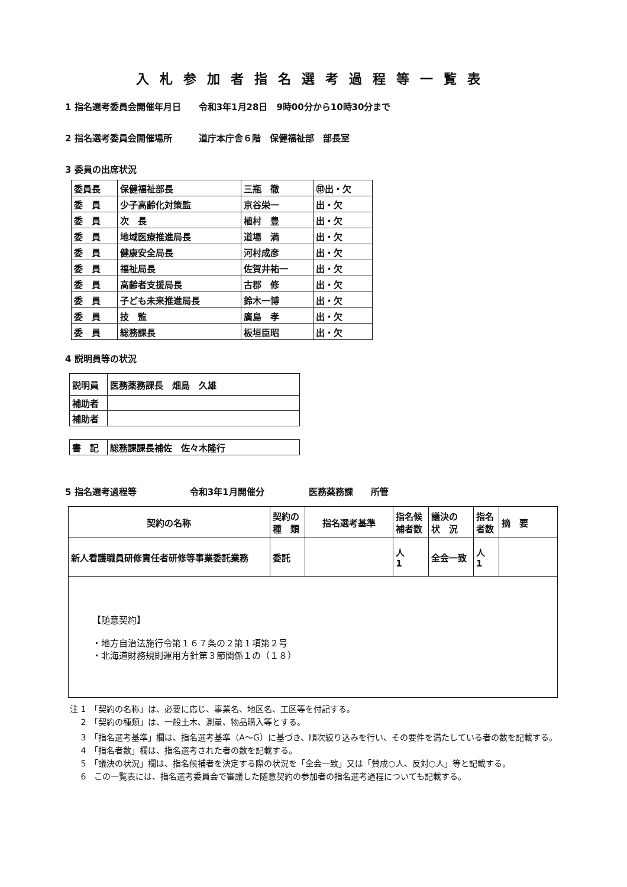入札参加者指名選考過程等一覧表
1 指名選考委員会開催年月日　　令和3年1月28日　9時00分から10時30分まで
2 指名選考委員会開催場所　　　道庁本庁舎６階　保健福祉部　部長室
3 委員の出席状況
| 委員長 | 保健福祉部長 | 三瓶 徹 | ㊞出・欠 |
| 委 員 | 少子高齢化対策監 | 京谷栄一 | 出・欠 |
| 委 員 | 次 長 | 植村 豊 | 出・欠 |
| 委 員 | 地域医療推進局長 | 道場 満 | 出・欠 |
| 委 員 | 健康安全局長 | 河村成彦 | 出・欠 |
| 委 員 | 福祉局長 | 佐賀井祐一 | 出・欠 |
| 委 員 | 高齢者支援局長 | 古郡 修 | 出・欠 |
| 委 員 | 子ども未来推進局長 | 鈴木一博 | 出・欠 |
| 委 員 | 技 監 | 廣島 孝 | 出・欠 |
| 委 員 | 総務課長 | 板垣臣昭 | 出・欠 |
4 説明員等の状況
| 説明員 | 医務薬務課長 畑島 久雄 |
| 補助者 | |
| 補助者 | |
| 書 記 | 総務課課長補佐 佐々木隆行 |
5 指名選考過程等　　　　　　令和3年1月開催分　　　　　医務薬務課　　所管
| 契約の名称 | 契約の 種 類 | 指名選考基準 | 指名候 補者数 | 議決の 状 況 | 指名 者数 | 摘 要 |
| 新人看護職員研修責任者研修等事業委託業務 | 委託 | | 人 1 | 全会一致 | 人 1 | |
| 【随意契約】 ・地方自治法施行令第１６７条の２第１項第２号 ・北海道財務規則運用方針第３節関係１の（１８） | | | | | | |
注 1　「契約の名称」は、必要に応じ、事業名、地区名、工区等を付記する。
　 2　「契約の種類」は、一般土木、測量、物品購入等とする。
　 3　「指名選考基準」欄は、指名選考基準（A～G）に基づき、順次絞り込みを行い、その要件を満たしている者の数を記載する。
　 4　「指名者数」欄は、指名選考された者の数を記載する。
　 5　「議決の状況」欄は、指名候補者を決定する際の状況を「全会一致」又は「賛成○人、反対○人」等と記載する。
　 6　この一覧表には、指名選考委員会で審議した随意契約の参加者の指名選考過程についても記載する。